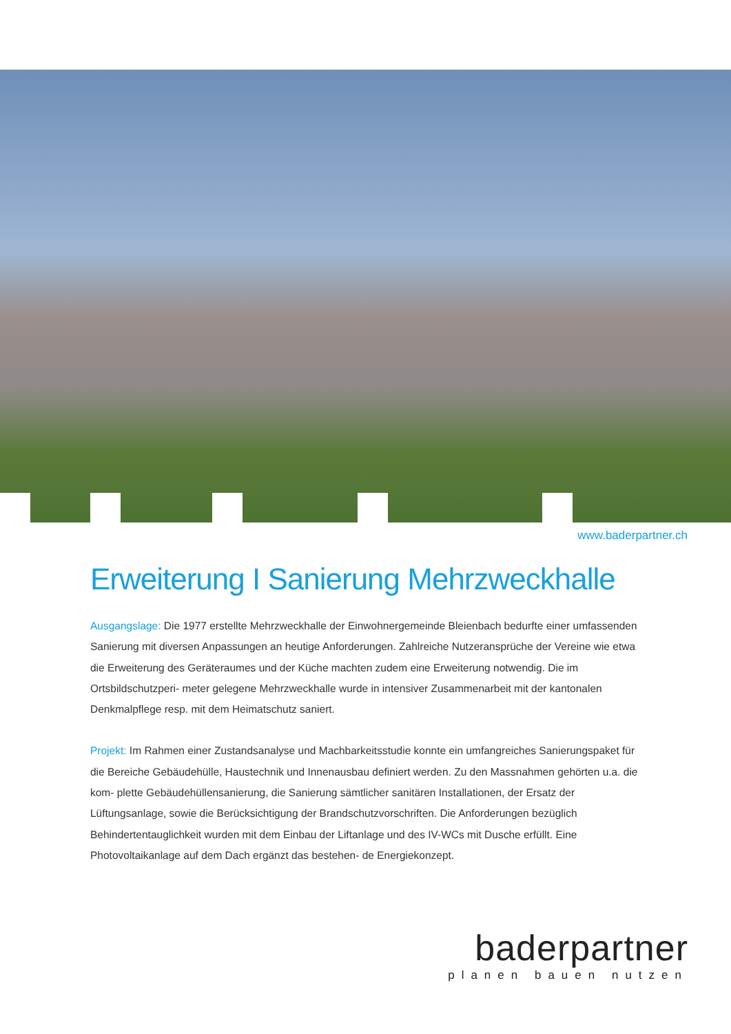www.baderpartner.ch
Erweiterung I Sanierung Mehrzweckhalle
Ausgangslage: Die 1977 erstellte Mehrzweckhalle der Einwohnergemeinde Bleienbach bedurfte einer umfassenden Sanierung mit diversen Anpassungen an heutige Anforderungen. Zahlreiche Nutzeransprüche der Vereine wie etwa die Erweiterung des Geräteraumes und der Küche machten zudem eine Erweiterung notwendig. Die im Ortsbildschutzperi- meter gelegene Mehrzweckhalle wurde in intensiver Zusammenarbeit mit der kantonalen Denkmalpflege resp. mit dem Heimatschutz saniert.
Projekt: Im Rahmen einer Zustandsanalyse und Machbarkeitsstudie konnte ein umfangreiches Sanierungspaket für die Bereiche Gebäudehülle, Haustechnik und Innenausbau definiert werden. Zu den Massnahmen gehörten u.a. die kom- plette Gebäudehüllensanierung, die Sanierung sämtlicher sanitären Installationen, der Ersatz der Lüftungsanlage, sowie die Berücksichtigung der Brandschutzvorschriften. Die Anforderungen bezüglich Behindertentauglichkeit wurden mit dem Einbau der Liftanlage und des IV-WCs mit Dusche erfüllt. Eine Photovoltaikanlage auf dem Dach ergänzt das bestehen- de Energiekonzept.
baderpartner
planen bauen nutzen